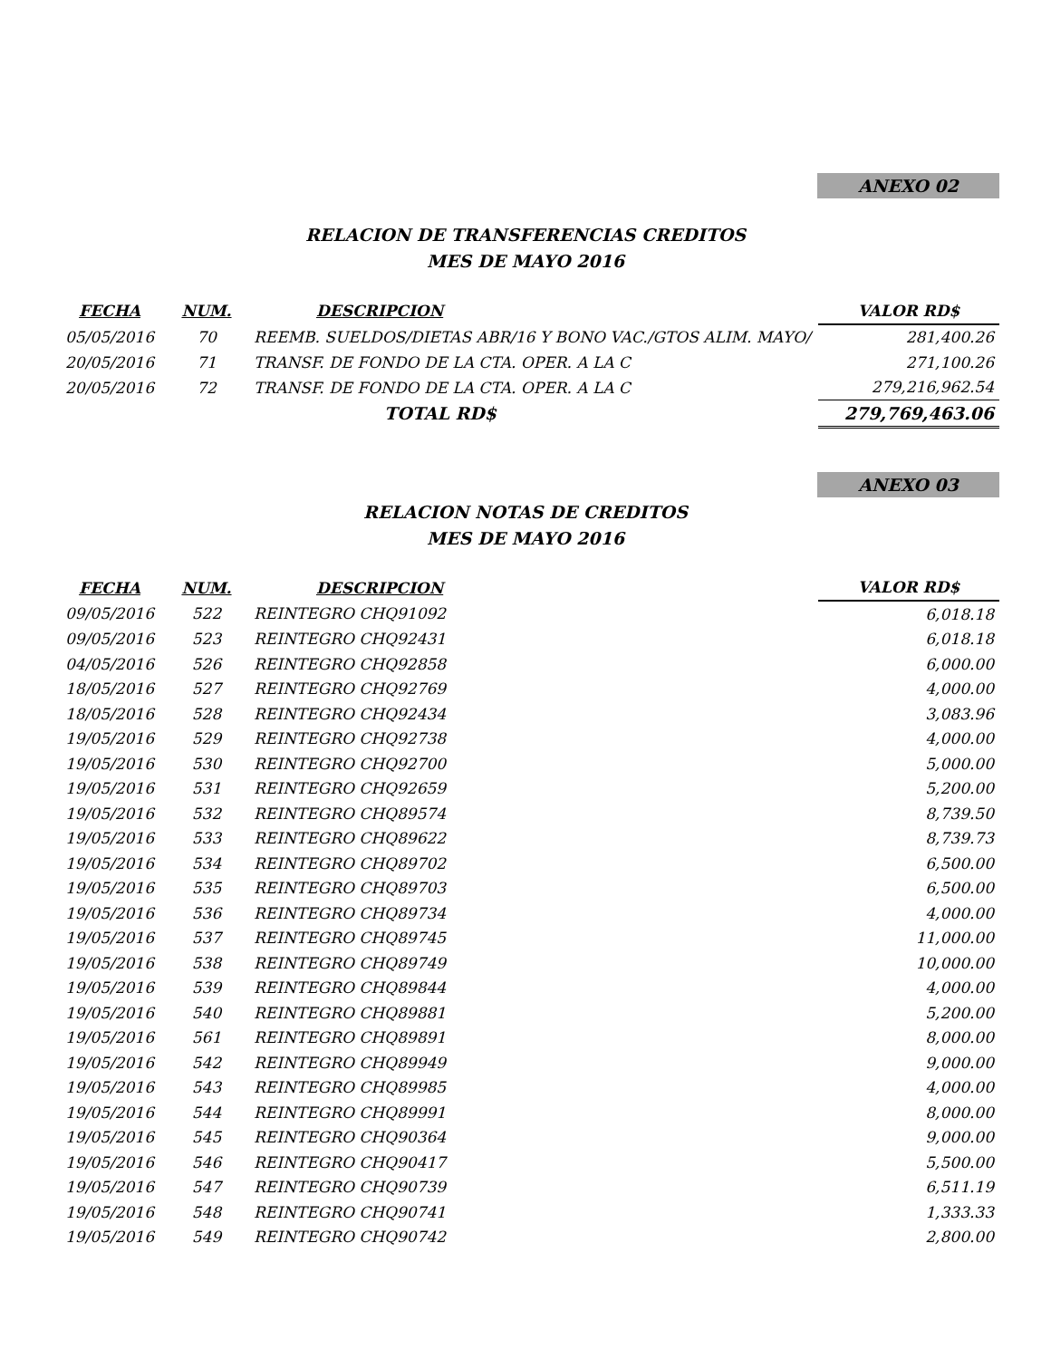ANEXO 02
RELACION DE TRANSFERENCIAS CREDITOS
MES DE MAYO 2016
| FECHA | NUM. | DESCRIPCION | VALOR RD$ |
| --- | --- | --- | --- |
| 05/05/2016 | 70 | REEMB. SUELDOS/DIETAS ABR/16 Y BONO VAC./GTOS ALIM. MAYO/ | 281,400.26 |
| 20/05/2016 | 71 | TRANSF. DE FONDO DE LA CTA. OPER. A LA C | 271,100.26 |
| 20/05/2016 | 72 | TRANSF. DE FONDO DE LA CTA. OPER. A LA C | 279,216,962.54 |
| | | TOTAL RD$ | 279,769,463.06 |
ANEXO 03
RELACION NOTAS DE CREDITOS
MES DE MAYO 2016
| FECHA | NUM. | DESCRIPCION | VALOR RD$ |
| --- | --- | --- | --- |
| 09/05/2016 | 522 | REINTEGRO CHQ91092 | 6,018.18 |
| 09/05/2016 | 523 | REINTEGRO CHQ92431 | 6,018.18 |
| 04/05/2016 | 526 | REINTEGRO CHQ92858 | 6,000.00 |
| 18/05/2016 | 527 | REINTEGRO CHQ92769 | 4,000.00 |
| 18/05/2016 | 528 | REINTEGRO CHQ92434 | 3,083.96 |
| 19/05/2016 | 529 | REINTEGRO CHQ92738 | 4,000.00 |
| 19/05/2016 | 530 | REINTEGRO CHQ92700 | 5,000.00 |
| 19/05/2016 | 531 | REINTEGRO CHQ92659 | 5,200.00 |
| 19/05/2016 | 532 | REINTEGRO CHQ89574 | 8,739.50 |
| 19/05/2016 | 533 | REINTEGRO CHQ89622 | 8,739.73 |
| 19/05/2016 | 534 | REINTEGRO CHQ89702 | 6,500.00 |
| 19/05/2016 | 535 | REINTEGRO CHQ89703 | 6,500.00 |
| 19/05/2016 | 536 | REINTEGRO CHQ89734 | 4,000.00 |
| 19/05/2016 | 537 | REINTEGRO CHQ89745 | 11,000.00 |
| 19/05/2016 | 538 | REINTEGRO CHQ89749 | 10,000.00 |
| 19/05/2016 | 539 | REINTEGRO CHQ89844 | 4,000.00 |
| 19/05/2016 | 540 | REINTEGRO CHQ89881 | 5,200.00 |
| 19/05/2016 | 561 | REINTEGRO CHQ89891 | 8,000.00 |
| 19/05/2016 | 542 | REINTEGRO CHQ89949 | 9,000.00 |
| 19/05/2016 | 543 | REINTEGRO CHQ89985 | 4,000.00 |
| 19/05/2016 | 544 | REINTEGRO CHQ89991 | 8,000.00 |
| 19/05/2016 | 545 | REINTEGRO CHQ90364 | 9,000.00 |
| 19/05/2016 | 546 | REINTEGRO CHQ90417 | 5,500.00 |
| 19/05/2016 | 547 | REINTEGRO CHQ90739 | 6,511.19 |
| 19/05/2016 | 548 | REINTEGRO CHQ90741 | 1,333.33 |
| 19/05/2016 | 549 | REINTEGRO CHQ90742 | 2,800.00 |